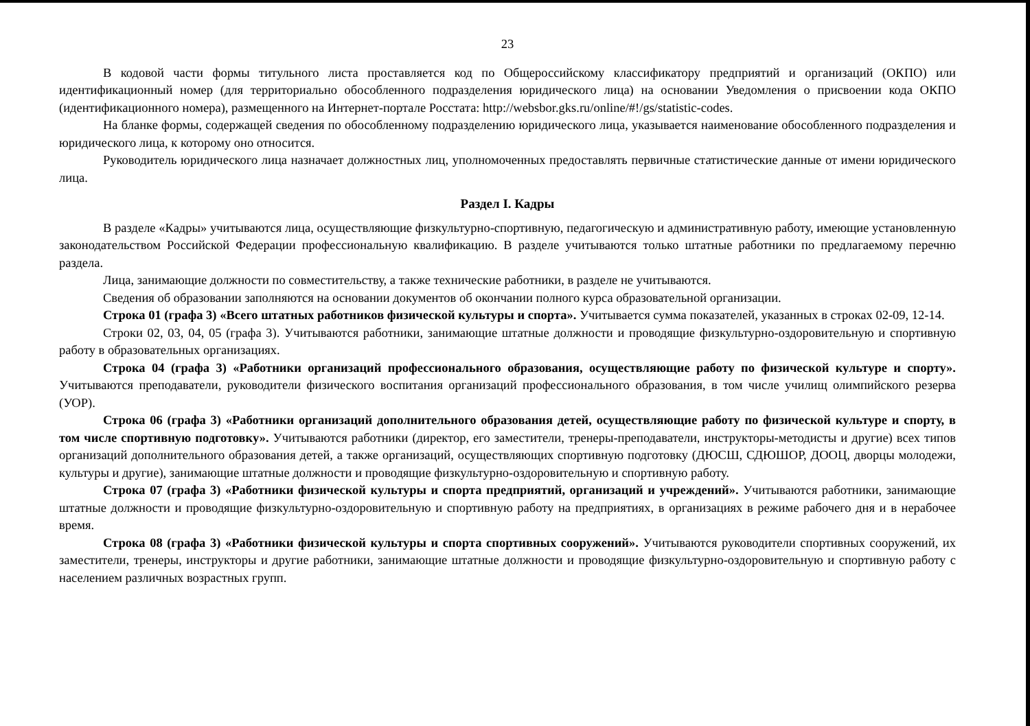23
В кодовой части формы титульного листа проставляется код по Общероссийскому классификатору предприятий и организаций (ОКПО) или идентификационный номер (для территориально обособленного подразделения юридического лица) на основании Уведомления о присвоении кода ОКПО (идентификационного номера), размещенного на Интернет-портале Росстата: http://websbor.gks.ru/online/#!/gs/statistic-codes.
На бланке формы, содержащей сведения по обособленному подразделению юридического лица, указывается наименование обособленного подразделения и юридического лица, к которому оно относится.
Руководитель юридического лица назначает должностных лиц, уполномоченных предоставлять первичные статистические данные от имени юридического лица.
Раздел I. Кадры
В разделе «Кадры» учитываются лица, осуществляющие физкультурно-спортивную, педагогическую и административную работу, имеющие установленную законодательством Российской Федерации профессиональную квалификацию. В разделе учитываются только штатные работники по предлагаемому перечню раздела.
Лица, занимающие должности по совместительству, а также технические работники, в разделе не учитываются.
Сведения об образовании заполняются на основании документов об окончании полного курса образовательной организации.
Строка 01 (графа 3) «Всего штатных работников физической культуры и спорта». Учитывается сумма показателей, указанных в строках 02-09, 12-14.
Строки 02, 03, 04, 05 (графа 3). Учитываются работники, занимающие штатные должности и проводящие физкультурно-оздоровительную и спортивную работу в образовательных организациях.
Строка 04 (графа 3) «Работники организаций профессионального образования, осуществляющие работу по физической культуре и спорту». Учитываются преподаватели, руководители физического воспитания организаций профессионального образования, в том числе училищ олимпийского резерва (УОР).
Строка 06 (графа 3) «Работники организаций дополнительного образования детей, осуществляющие работу по физической культуре и спорту, в том числе спортивную подготовку». Учитываются работники (директор, его заместители, тренеры-преподаватели, инструкторы-методисты и другие) всех типов организаций дополнительного образования детей, а также организаций, осуществляющих спортивную подготовку (ДЮСШ, СДЮШОР, ДООЦ, дворцы молодежи, культуры и другие), занимающие штатные должности и проводящие физкультурно-оздоровительную и спортивную работу.
Строка 07 (графа 3) «Работники физической культуры и спорта предприятий, организаций и учреждений». Учитываются работники, занимающие штатные должности и проводящие физкультурно-оздоровительную и спортивную работу на предприятиях, в организациях в режиме рабочего дня и в нерабочее время.
Строка 08 (графа 3) «Работники физической культуры и спорта спортивных сооружений». Учитываются руководители спортивных сооружений, их заместители, тренеры, инструкторы и другие работники, занимающие штатные должности и проводящие физкультурно-оздоровительную и спортивную работу с населением различных возрастных групп.